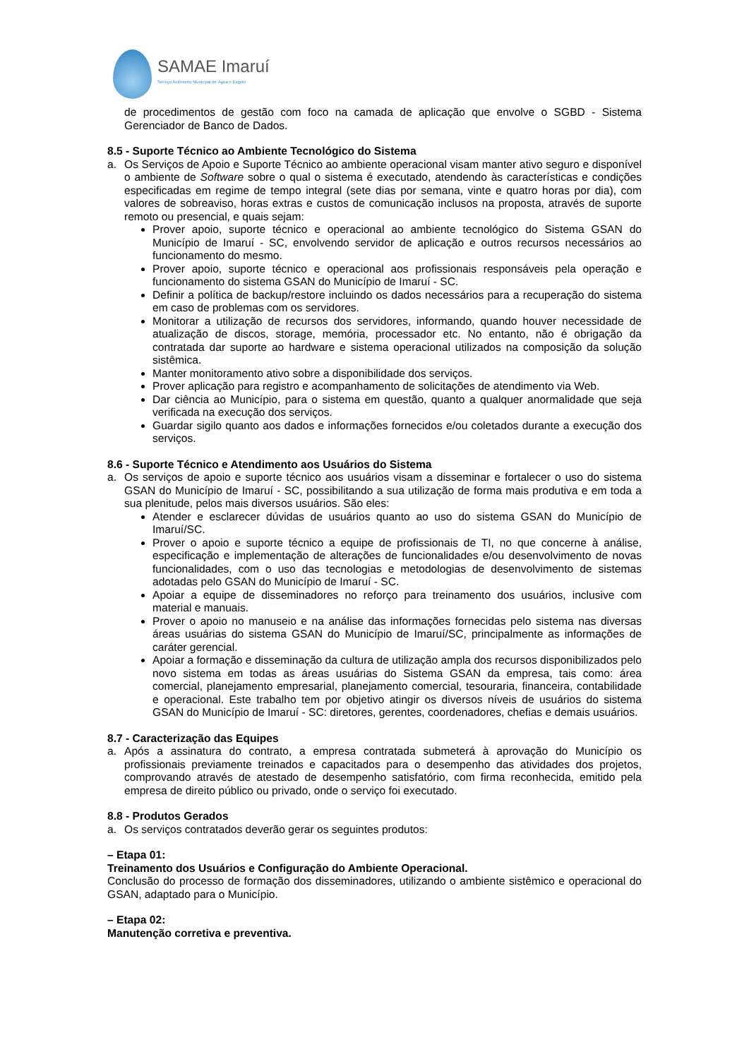SAMAE Imaruí
Serviço Autônomo Municipal de Água e Esgoto
de procedimentos de gestão com foco na camada de aplicação que envolve o SGBD - Sistema Gerenciador de Banco de Dados.
8.5 - Suporte Técnico ao Ambiente Tecnológico do Sistema
a. Os Serviços de Apoio e Suporte Técnico ao ambiente operacional visam manter ativo seguro e disponível o ambiente de Software sobre o qual o sistema é executado, atendendo às características e condições especificadas em regime de tempo integral (sete dias por semana, vinte e quatro horas por dia), com valores de sobreaviso, horas extras e custos de comunicação inclusos na proposta, através de suporte remoto ou presencial, e quais sejam:
Prover apoio, suporte técnico e operacional ao ambiente tecnológico do Sistema GSAN do Município de Imaruí - SC, envolvendo servidor de aplicação e outros recursos necessários ao funcionamento do mesmo.
Prover apoio, suporte técnico e operacional aos profissionais responsáveis pela operação e funcionamento do sistema GSAN do Município de Imaruí - SC.
Definir a política de backup/restore incluindo os dados necessários para a recuperação do sistema em caso de problemas com os servidores.
Monitorar a utilização de recursos dos servidores, informando, quando houver necessidade de atualização de discos, storage, memória, processador etc. No entanto, não é obrigação da contratada dar suporte ao hardware e sistema operacional utilizados na composição da solução sistêmica.
Manter monitoramento ativo sobre a disponibilidade dos serviços.
Prover aplicação para registro e acompanhamento de solicitações de atendimento via Web.
Dar ciência ao Município, para o sistema em questão, quanto a qualquer anormalidade que seja verificada na execução dos serviços.
Guardar sigilo quanto aos dados e informações fornecidos e/ou coletados durante a execução dos serviços.
8.6 - Suporte Técnico e Atendimento aos Usuários do Sistema
a. Os serviços de apoio e suporte técnico aos usuários visam a disseminar e fortalecer o uso do sistema GSAN do Município de Imaruí - SC, possibilitando a sua utilização de forma mais produtiva e em toda a sua plenitude, pelos mais diversos usuários. São eles:
Atender e esclarecer dúvidas de usuários quanto ao uso do sistema GSAN do Município de Imaruí/SC.
Prover o apoio e suporte técnico a equipe de profissionais de TI, no que concerne à análise, especificação e implementação de alterações de funcionalidades e/ou desenvolvimento de novas funcionalidades, com o uso das tecnologias e metodologias de desenvolvimento de sistemas adotadas pelo GSAN do Município de Imaruí - SC.
Apoiar a equipe de disseminadores no reforço para treinamento dos usuários, inclusive com material e manuais.
Prover o apoio no manuseio e na análise das informações fornecidas pelo sistema nas diversas áreas usuárias do sistema GSAN do Município de Imaruí/SC, principalmente as informações de caráter gerencial.
Apoiar a formação e disseminação da cultura de utilização ampla dos recursos disponibilizados pelo novo sistema em todas as áreas usuárias do Sistema GSAN da empresa, tais como: área comercial, planejamento empresarial, planejamento comercial, tesouraria, financeira, contabilidade e operacional. Este trabalho tem por objetivo atingir os diversos níveis de usuários do sistema GSAN do Município de Imaruí - SC: diretores, gerentes, coordenadores, chefias e demais usuários.
8.7 - Caracterização das Equipes
a. Após a assinatura do contrato, a empresa contratada submeterá à aprovação do Município os profissionais previamente treinados e capacitados para o desempenho das atividades dos projetos, comprovando através de atestado de desempenho satisfatório, com firma reconhecida, emitido pela empresa de direito público ou privado, onde o serviço foi executado.
8.8 - Produtos Gerados
a. Os serviços contratados deverão gerar os seguintes produtos:
– Etapa 01:
Treinamento dos Usuários e Configuração do Ambiente Operacional.
Conclusão do processo de formação dos disseminadores, utilizando o ambiente sistêmico e operacional do GSAN, adaptado para o Município.
– Etapa 02:
Manutenção corretiva e preventiva.